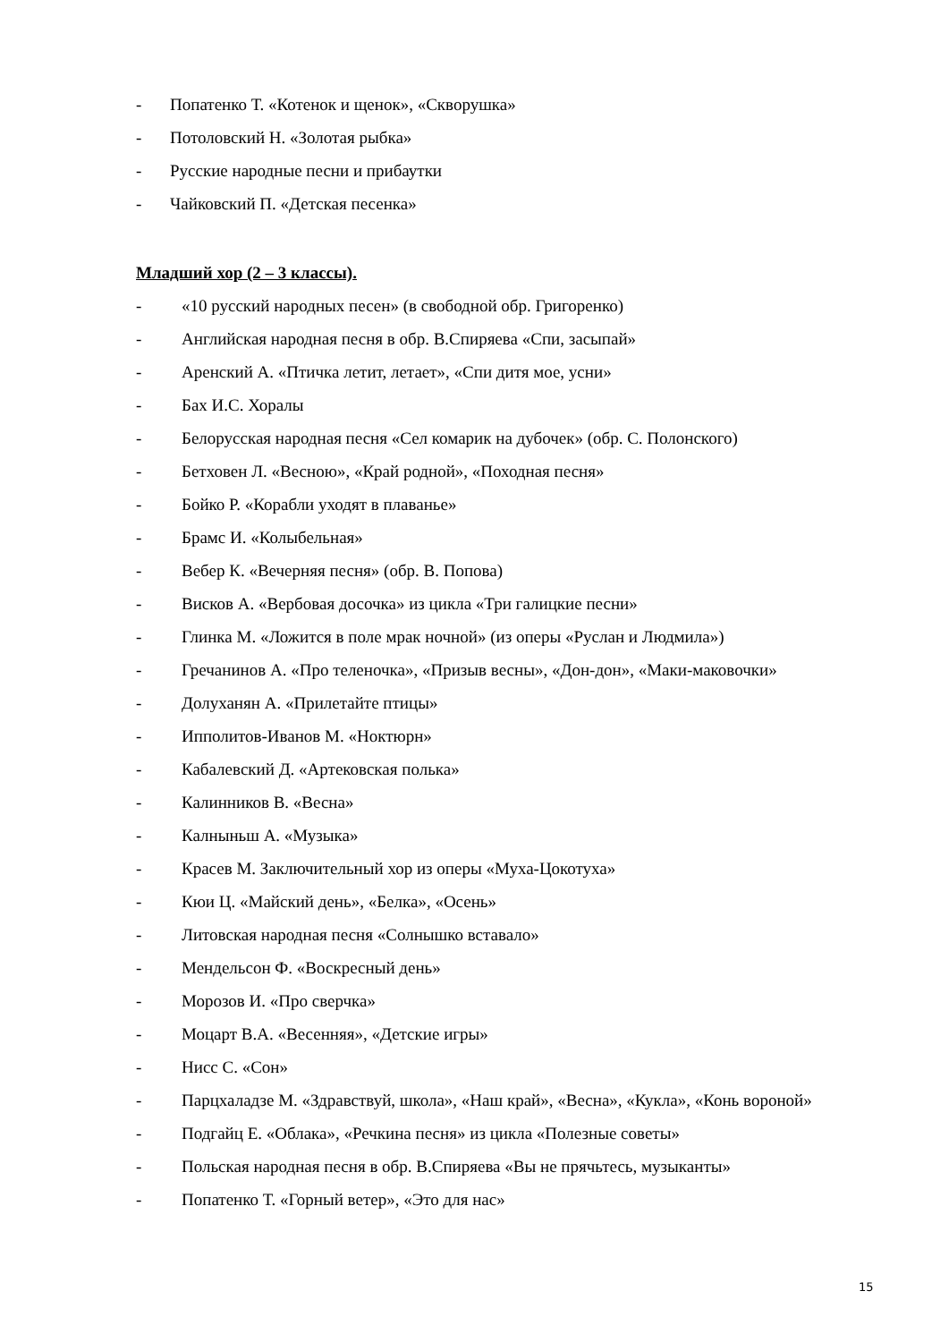- Попатенко Т. «Котенок и щенок», «Скворушка»
- Потоловский Н. «Золотая рыбка»
- Русские народные песни и прибаутки
- Чайковский П. «Детская песенка»
Младший хор (2 – 3 классы).
- «10 русский народных песен» (в свободной обр. Григоренко)
- Английская народная песня в обр. В.Спиряева «Спи, засыпай»
- Аренский А. «Птичка летит, летает», «Спи дитя мое, усни»
- Бах И.С. Хоралы
- Белорусская народная песня «Сел комарик на дубочек» (обр. С. Полонского)
- Бетховен Л. «Весною», «Край родной», «Походная песня»
- Бойко Р. «Корабли уходят в плаванье»
- Брамс И. «Колыбельная»
- Вебер К. «Вечерняя песня» (обр. В. Попова)
- Висков А. «Вербовая досочка» из цикла «Три галицкие песни»
- Глинка М. «Ложится в поле мрак ночной» (из оперы «Руслан и Людмила»)
- Гречанинов А. «Про теленочка», «Призыв весны», «Дон-дон», «Маки-маковочки»
- Долуханян А. «Прилетайте птицы»
- Ипполитов-Иванов М. «Ноктюрн»
- Кабалевский Д. «Артековская полька»
- Калинников В. «Весна»
- Калныньш А. «Музыка»
- Красев М. Заключительный хор из оперы «Муха-Цокотуха»
- Кюи Ц. «Майский день», «Белка», «Осень»
- Литовская народная песня «Солнышко вставало»
- Мендельсон Ф. «Воскресный день»
- Морозов И. «Про сверчка»
- Моцарт В.А. «Весенняя», «Детские игры»
- Нисс С. «Сон»
- Парцхаладзе М. «Здравствуй, школа», «Наш край», «Весна», «Кукла», «Конь вороной»
- Подгайц Е. «Облака», «Речкина песня» из цикла «Полезные советы»
- Польская народная песня в обр. В.Спиряева «Вы не прячьтесь, музыканты»
- Попатенко Т. «Горный ветер», «Это для нас»
15